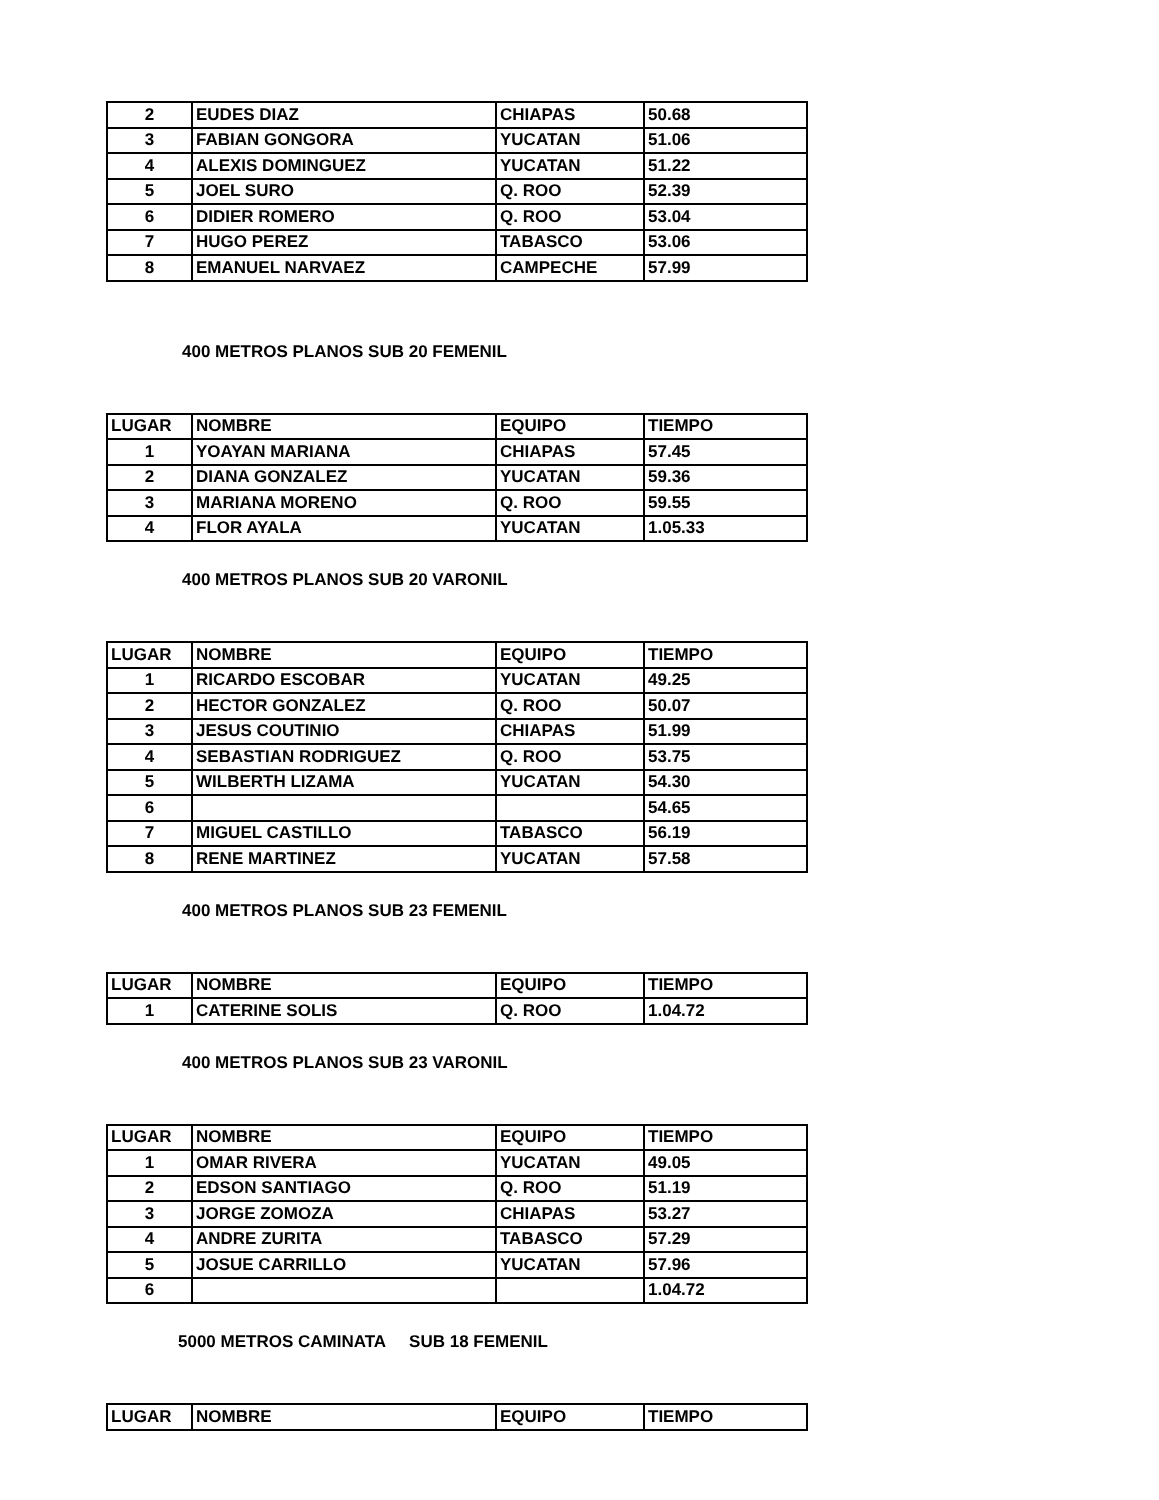| 2 | EUDES DIAZ | CHIAPAS | 50.68 |
| 3 | FABIAN GONGORA | YUCATAN | 51.06 |
| 4 | ALEXIS DOMINGUEZ | YUCATAN | 51.22 |
| 5 | JOEL SURO | Q. ROO | 52.39 |
| 6 | DIDIER ROMERO | Q. ROO | 53.04 |
| 7 | HUGO PEREZ | TABASCO | 53.06 |
| 8 | EMANUEL NARVAEZ | CAMPECHE | 57.99 |
400 METROS PLANOS SUB 20 FEMENIL
| LUGAR | NOMBRE | EQUIPO | TIEMPO |
| --- | --- | --- | --- |
| 1 | YOAYAN MARIANA | CHIAPAS | 57.45 |
| 2 | DIANA GONZALEZ | YUCATAN | 59.36 |
| 3 | MARIANA MORENO | Q. ROO | 59.55 |
| 4 | FLOR AYALA | YUCATAN | 1.05.33 |
400 METROS PLANOS SUB 20 VARONIL
| LUGAR | NOMBRE | EQUIPO | TIEMPO |
| --- | --- | --- | --- |
| 1 | RICARDO ESCOBAR | YUCATAN | 49.25 |
| 2 | HECTOR GONZALEZ | Q. ROO | 50.07 |
| 3 | JESUS COUTINIO | CHIAPAS | 51.99 |
| 4 | SEBASTIAN RODRIGUEZ | Q. ROO | 53.75 |
| 5 | WILBERTH LIZAMA | YUCATAN | 54.30 |
| 6 | | | 54.65 |
| 7 | MIGUEL CASTILLO | TABASCO | 56.19 |
| 8 | RENE MARTINEZ | YUCATAN | 57.58 |
400 METROS PLANOS SUB 23 FEMENIL
| LUGAR | NOMBRE | EQUIPO | TIEMPO |
| --- | --- | --- | --- |
| 1 | CATERINE SOLIS | Q. ROO | 1.04.72 |
400 METROS PLANOS SUB 23 VARONIL
| LUGAR | NOMBRE | EQUIPO | TIEMPO |
| --- | --- | --- | --- |
| 1 | OMAR RIVERA | YUCATAN | 49.05 |
| 2 | EDSON SANTIAGO | Q. ROO | 51.19 |
| 3 | JORGE ZOMOZA | CHIAPAS | 53.27 |
| 4 | ANDRE ZURITA | TABASCO | 57.29 |
| 5 | JOSUE CARRILLO | YUCATAN | 57.96 |
| 6 | | | 1.04.72 |
5000 METROS CAMINATA SUB 18 FEMENIL
| LUGAR | NOMBRE | EQUIPO | TIEMPO |
| --- | --- | --- | --- |